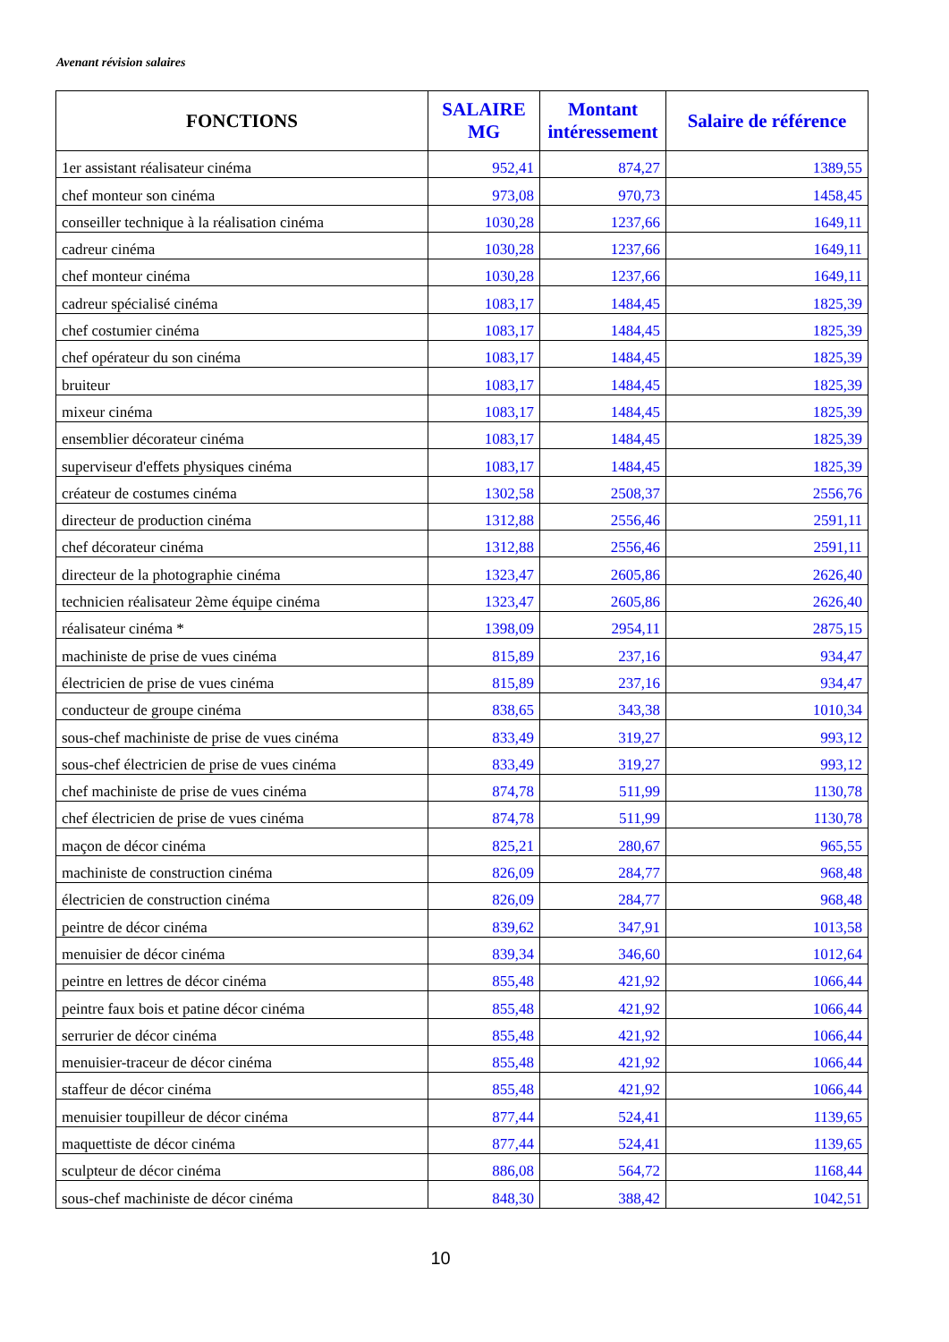Avenant révision salaires
| FONCTIONS | SALAIRE MG | Montant intéressement | Salaire de référence |
| --- | --- | --- | --- |
| 1er assistant réalisateur cinéma | 952,41 | 874,27 | 1389,55 |
| chef monteur son cinéma | 973,08 | 970,73 | 1458,45 |
| conseiller technique à la réalisation cinéma | 1030,28 | 1237,66 | 1649,11 |
| cadreur cinéma | 1030,28 | 1237,66 | 1649,11 |
| chef monteur cinéma | 1030,28 | 1237,66 | 1649,11 |
| cadreur spécialisé cinéma | 1083,17 | 1484,45 | 1825,39 |
| chef costumier cinéma | 1083,17 | 1484,45 | 1825,39 |
| chef opérateur du son cinéma | 1083,17 | 1484,45 | 1825,39 |
| bruiteur | 1083,17 | 1484,45 | 1825,39 |
| mixeur cinéma | 1083,17 | 1484,45 | 1825,39 |
| ensemblier décorateur cinéma | 1083,17 | 1484,45 | 1825,39 |
| superviseur d'effets physiques cinéma | 1083,17 | 1484,45 | 1825,39 |
| créateur de costumes cinéma | 1302,58 | 2508,37 | 2556,76 |
| directeur de production cinéma | 1312,88 | 2556,46 | 2591,11 |
| chef décorateur cinéma | 1312,88 | 2556,46 | 2591,11 |
| directeur de la photographie cinéma | 1323,47 | 2605,86 | 2626,40 |
| technicien réalisateur 2ème équipe cinéma | 1323,47 | 2605,86 | 2626,40 |
| réalisateur cinéma * | 1398,09 | 2954,11 | 2875,15 |
| machiniste de prise de vues cinéma | 815,89 | 237,16 | 934,47 |
| électricien de prise de vues cinéma | 815,89 | 237,16 | 934,47 |
| conducteur de groupe cinéma | 838,65 | 343,38 | 1010,34 |
| sous-chef machiniste de prise de vues cinéma | 833,49 | 319,27 | 993,12 |
| sous-chef électricien de prise de vues cinéma | 833,49 | 319,27 | 993,12 |
| chef machiniste de prise de vues cinéma | 874,78 | 511,99 | 1130,78 |
| chef électricien de prise de vues cinéma | 874,78 | 511,99 | 1130,78 |
| maçon de décor cinéma | 825,21 | 280,67 | 965,55 |
| machiniste de construction cinéma | 826,09 | 284,77 | 968,48 |
| électricien de construction cinéma | 826,09 | 284,77 | 968,48 |
| peintre de décor cinéma | 839,62 | 347,91 | 1013,58 |
| menuisier de décor cinéma | 839,34 | 346,60 | 1012,64 |
| peintre en lettres de décor cinéma | 855,48 | 421,92 | 1066,44 |
| peintre faux bois et patine décor cinéma | 855,48 | 421,92 | 1066,44 |
| serrurier de décor cinéma | 855,48 | 421,92 | 1066,44 |
| menuisier-traceur de décor cinéma | 855,48 | 421,92 | 1066,44 |
| staffeur de décor cinéma | 855,48 | 421,92 | 1066,44 |
| menuisier toupilleur de décor cinéma | 877,44 | 524,41 | 1139,65 |
| maquettiste de décor cinéma | 877,44 | 524,41 | 1139,65 |
| sculpteur de décor cinéma | 886,08 | 564,72 | 1168,44 |
| sous-chef machiniste de décor cinéma | 848,30 | 388,42 | 1042,51 |
10